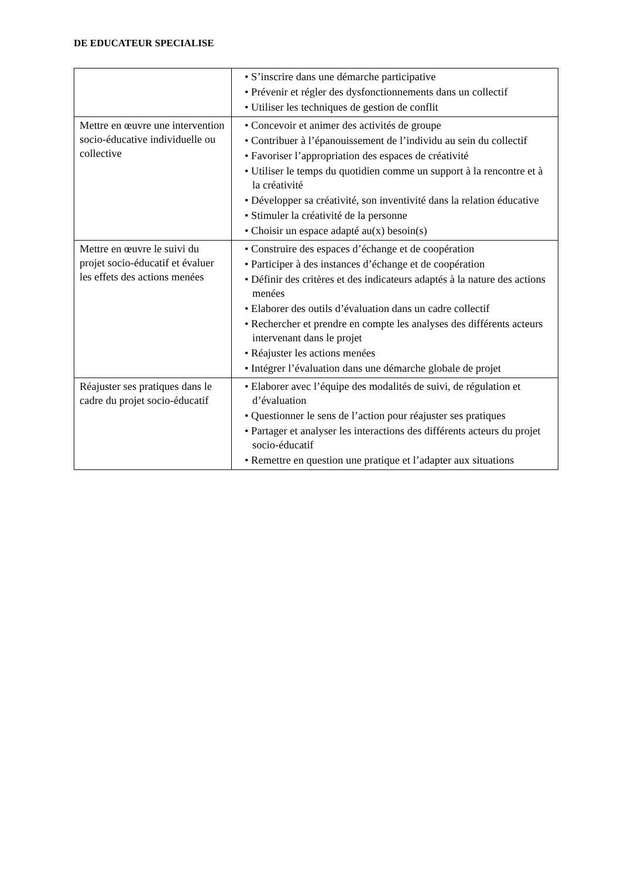DE EDUCATEUR SPECIALISE
| | • S’inscrire dans une démarche participative • Prévenir et régler des dysfonctionnements dans un collectif • Utiliser les techniques de gestion de conflit |
| Mettre en œuvre une intervention socio-éducative individuelle ou collective | • Concevoir et animer des activités de groupe • Contribuer à l’épanouissement de l’individu au sein du collectif • Favoriser l’appropriation des espaces de créativité • Utiliser le temps du quotidien comme un support à la rencontre et à la créativité • Développer sa créativité, son inventivité dans la relation éducative • Stimuler la créativité de la personne • Choisir un espace adapté au(x) besoin(s) |
| Mettre en œuvre le suivi du projet socio-éducatif et évaluer les effets des actions menées | • Construire des espaces d’échange et de coopération • Participer à des instances d’échange et de coopération • Définir des critères et des indicateurs adaptés à la nature des actions menées • Elaborer des outils d’évaluation dans un cadre collectif • Rechercher et prendre en compte les analyses des différents acteurs intervenant dans le projet • Réajuster les actions menées • Intégrer l’évaluation dans une démarche globale de projet |
| Réajuster ses pratiques dans le cadre du projet socio-éducatif | • Elaborer avec l’équipe des modalités de suivi, de régulation et d’évaluation • Questionner le sens de l’action pour réajuster ses pratiques • Partager et analyser les interactions des différents acteurs du projet socio-éducatif • Remettre en question une pratique et l’adapter aux situations |